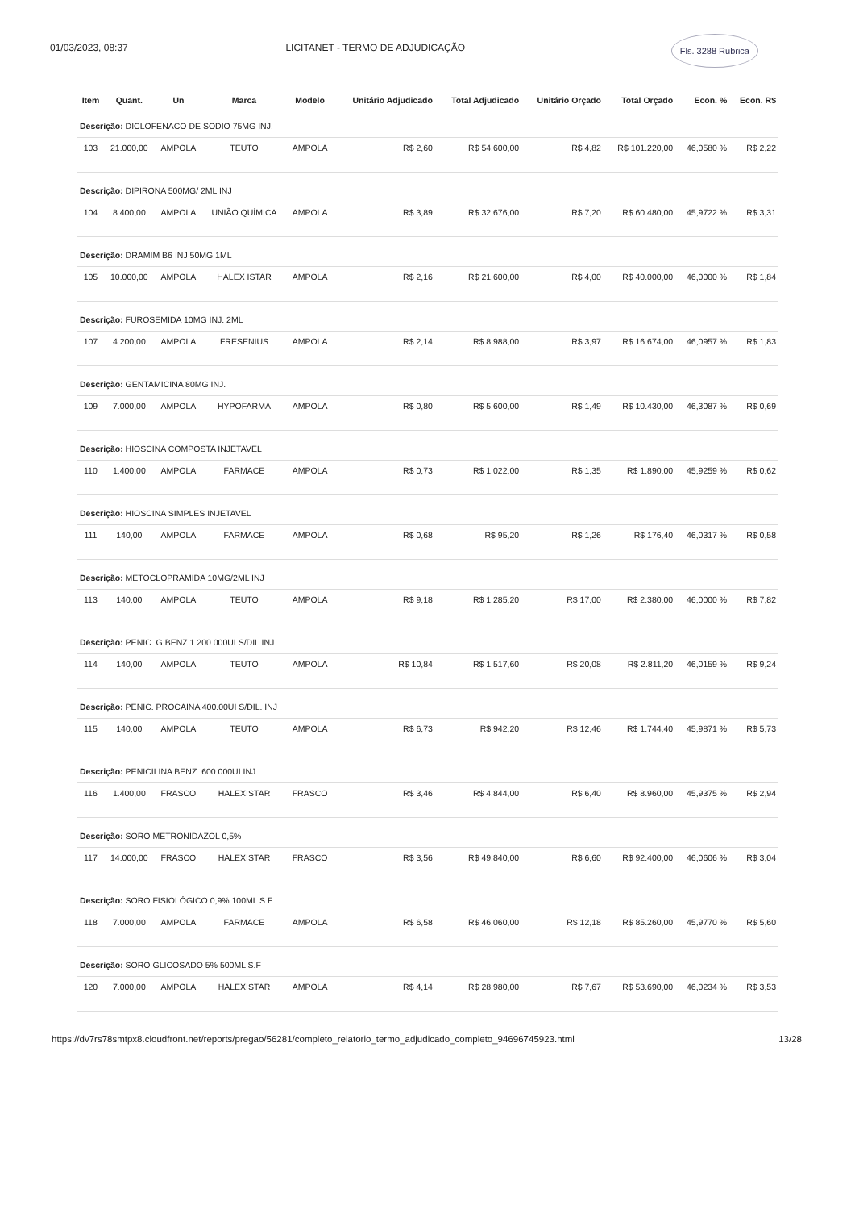01/03/2023, 08:37 LICITANET - TERMO DE ADJUDICAÇÃO Fls. 3288 Rubrica
| Item | Quant. | Un | Marca | Modelo | Unitário Adjudicado | Total Adjudicado | Unitário Orçado | Total Orçado | Econ. % | Econ. R$ |
| --- | --- | --- | --- | --- | --- | --- | --- | --- | --- | --- |
| Descrição: DICLOFENACO DE SODIO 75MG INJ. | | | | | | | | | | |
| 103 | 21.000,00 | AMPOLA | TEUTO | AMPOLA | R$ 2,60 | R$ 54.600,00 | R$ 4,82 | R$ 101.220,00 | 46,0580 % | R$ 2,22 |
| Descrição: DIPIRONA 500MG/ 2ML INJ | | | | | | | | | | |
| 104 | 8.400,00 | AMPOLA | UNIÃO QUÍMICA | AMPOLA | R$ 3,89 | R$ 32.676,00 | R$ 7,20 | R$ 60.480,00 | 45,9722 % | R$ 3,31 |
| Descrição: DRAMIM B6 INJ 50MG 1ML | | | | | | | | | | |
| 105 | 10.000,00 | AMPOLA | HALEX ISTAR | AMPOLA | R$ 2,16 | R$ 21.600,00 | R$ 4,00 | R$ 40.000,00 | 46,0000 % | R$ 1,84 |
| Descrição: FUROSEMIDA 10MG INJ. 2ML | | | | | | | | | | |
| 107 | 4.200,00 | AMPOLA | FRESENIUS | AMPOLA | R$ 2,14 | R$ 8.988,00 | R$ 3,97 | R$ 16.674,00 | 46,0957 % | R$ 1,83 |
| Descrição: GENTAMICINA 80MG INJ. | | | | | | | | | | |
| 109 | 7.000,00 | AMPOLA | HYPOFARMA | AMPOLA | R$ 0,80 | R$ 5.600,00 | R$ 1,49 | R$ 10.430,00 | 46,3087 % | R$ 0,69 |
| Descrição: HIOSCINA COMPOSTA INJETAVEL | | | | | | | | | | |
| 110 | 1.400,00 | AMPOLA | FARMACE | AMPOLA | R$ 0,73 | R$ 1.022,00 | R$ 1,35 | R$ 1.890,00 | 45,9259 % | R$ 0,62 |
| Descrição: HIOSCINA SIMPLES INJETAVEL | | | | | | | | | | |
| 111 | 140,00 | AMPOLA | FARMACE | AMPOLA | R$ 0,68 | R$ 95,20 | R$ 1,26 | R$ 176,40 | 46,0317 % | R$ 0,58 |
| Descrição: METOCLOPRAMIDA 10MG/2ML INJ | | | | | | | | | | |
| 113 | 140,00 | AMPOLA | TEUTO | AMPOLA | R$ 9,18 | R$ 1.285,20 | R$ 17,00 | R$ 2.380,00 | 46,0000 % | R$ 7,82 |
| Descrição: PENIC. G BENZ.1.200.000UI S/DIL INJ | | | | | | | | | | |
| 114 | 140,00 | AMPOLA | TEUTO | AMPOLA | R$ 10,84 | R$ 1.517,60 | R$ 20,08 | R$ 2.811,20 | 46,0159 % | R$ 9,24 |
| Descrição: PENIC. PROCAINA 400.00UI S/DIL. INJ | | | | | | | | | | |
| 115 | 140,00 | AMPOLA | TEUTO | AMPOLA | R$ 6,73 | R$ 942,20 | R$ 12,46 | R$ 1.744,40 | 45,9871 % | R$ 5,73 |
| Descrição: PENICILINA BENZ. 600.000UI INJ | | | | | | | | | | |
| 116 | 1.400,00 | FRASCO | HALEXISTAR | FRASCO | R$ 3,46 | R$ 4.844,00 | R$ 6,40 | R$ 8.960,00 | 45,9375 % | R$ 2,94 |
| Descrição: SORO METRONIDAZOL 0,5% | | | | | | | | | | |
| 117 | 14.000,00 | FRASCO | HALEXISTAR | FRASCO | R$ 3,56 | R$ 49.840,00 | R$ 6,60 | R$ 92.400,00 | 46,0606 % | R$ 3,04 |
| Descrição: SORO FISIOLÓGICO 0,9% 100ML S.F | | | | | | | | | | |
| 118 | 7.000,00 | AMPOLA | FARMACE | AMPOLA | R$ 6,58 | R$ 46.060,00 | R$ 12,18 | R$ 85.260,00 | 45,9770 % | R$ 5,60 |
| Descrição: SORO GLICOSADO 5% 500ML S.F | | | | | | | | | | |
| 120 | 7.000,00 | AMPOLA | HALEXISTAR | AMPOLA | R$ 4,14 | R$ 28.980,00 | R$ 7,67 | R$ 53.690,00 | 46,0234 % | R$ 3,53 |
https://dv7rs78smtpx8.cloudfront.net/reports/pregao/56281/completo_relatorio_termo_adjudicado_completo_94696745923.html 13/28